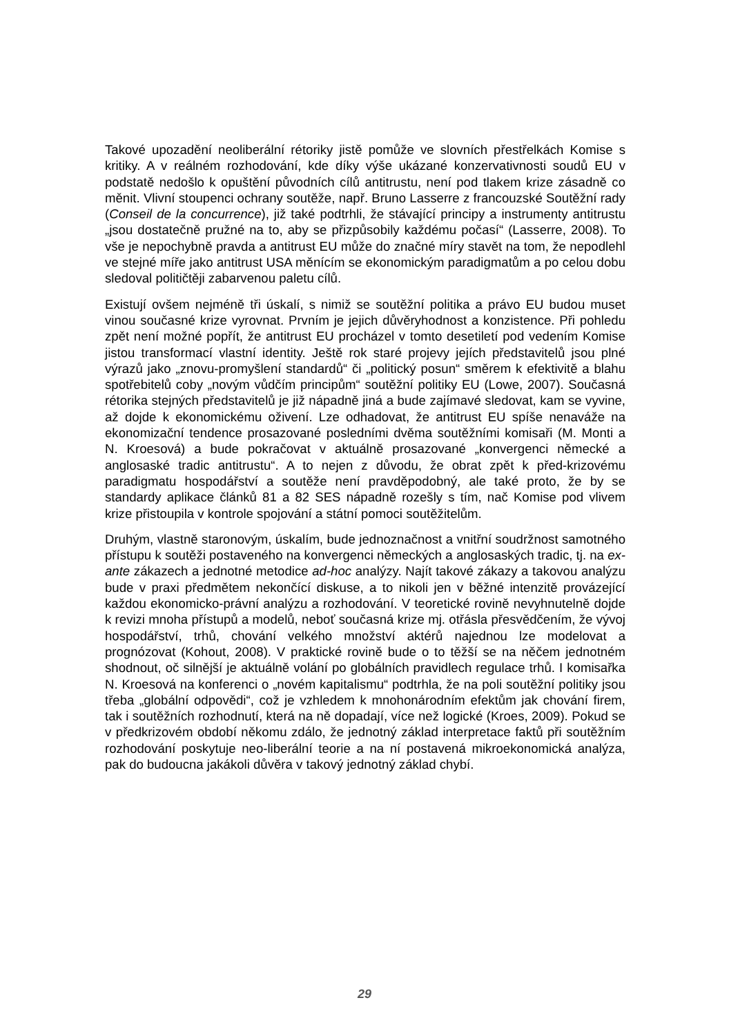Takové upozadění neoliberální rétoriky jistě pomůže ve slovních přestřelkách Komise s kritiky. A v reálném rozhodování, kde díky výše ukázané konzervativnosti soudů EU v podstatě nedošlo k opuštění původních cílů antitrustu, není pod tlakem krize zásadně co měnit. Vlivní stoupenci ochrany soutěže, např. Bruno Lasserre z francouzské Soutěžní rady (Conseil de la concurrence), již také podtrhli, že stávající principy a instrumenty antitrustu „jsou dostatečně pružné na to, aby se přizpůsobily každému počasí“ (Lasserre, 2008). To vše je nepochybně pravda a antitrust EU může do značné míry stavět na tom, že nepodlehl ve stejné míře jako antitrust USA měnícím se ekonomickým paradigmatům a po celou dobu sledoval političtěji zabarvenou paletu cílů.
Existují ovšem nejméně tři úskalí, s nimiž se soutěžní politika a právo EU budou muset vinou současné krize vyrovnat. Prvním je jejich důvěryhodnost a konzistence. Při pohledu zpět není možné popřít, že antitrust EU procházel v tomto desetiletí pod vedením Komise jistou transformací vlastní identity. Ještě rok staré projevy jejích představitelů jsou plné výrazů jako „znovu-promyšlení standardů“ či „politický posun“ směrem k efektivitě a blahu spotřebitelů coby „novým vůdčím principům“ soutěžní politiky EU (Lowe, 2007). Současná rétorika stejných představitelů je již nápadně jiná a bude zajímavé sledovat, kam se vyvine, až dojde k ekonomickému oživení. Lze odhadovat, že antitrust EU spíše nenaváže na ekonomizační tendence prosazované posledními dvěma soutěžními komisaři (M. Monti a N. Kroesová) a bude pokračovat v aktuálně prosazované „konvergenci německé a anglosaské tradic antitrustu“. A to nejen z důvodu, že obrat zpět k před-krizovému paradigmatu hospodářství a soutěže není pravděpodobný, ale také proto, že by se standardy aplikace článků 81 a 82 SES nápadně rozešly s tím, nač Komise pod vlivem krize přistoupila v kontrole spojování a státní pomoci soutěžitelům.
Druhým, vlastně staronovým, úskalím, bude jednoznačnost a vnitřní soudržnost samotného přístupu k soutěži postaveného na konvergenci německých a anglosaských tradic, tj. na ex-ante zákazech a jednotné metodice ad-hoc analýzy. Najít takové zákazy a takovou analýzu bude v praxi předmětem nekončící diskuse, a to nikoli jen v běžné intenzitě provázející každou ekonomicko-právní analýzu a rozhodování. V teoretické rovině nevyhnutelně dojde k revizi mnoha přístupů a modelů, neboť současná krize mj. otřásla přesvědčením, že vývoj hospodářství, trhů, chování velkého množství aktérů najednou lze modelovat a prognózovat (Kohout, 2008). V praktické rovině bude o to těžší se na něčem jednotném shodnout, oč silnější je aktuálně volání po globálních pravidlech regulace trhů. I komisařka N. Kroesová na konferenci o „novém kapitalismu“ podtrhla, že na poli soutěžní politiky jsou třeba „globální odpovědi“, což je vzhledem k mnohonárodním efektům jak chování firem, tak i soutěžních rozhodnutí, která na ně dopadají, více než logické (Kroes, 2009). Pokud se v předkrizovém období někomu zdálo, že jednotný základ interpretace faktů při soutěžním rozhodování poskytuje neo-liberální teorie a na ní postavená mikroekonomická analýza, pak do budoucna jakákoli důvěra v takový jednotný základ chybí.
29